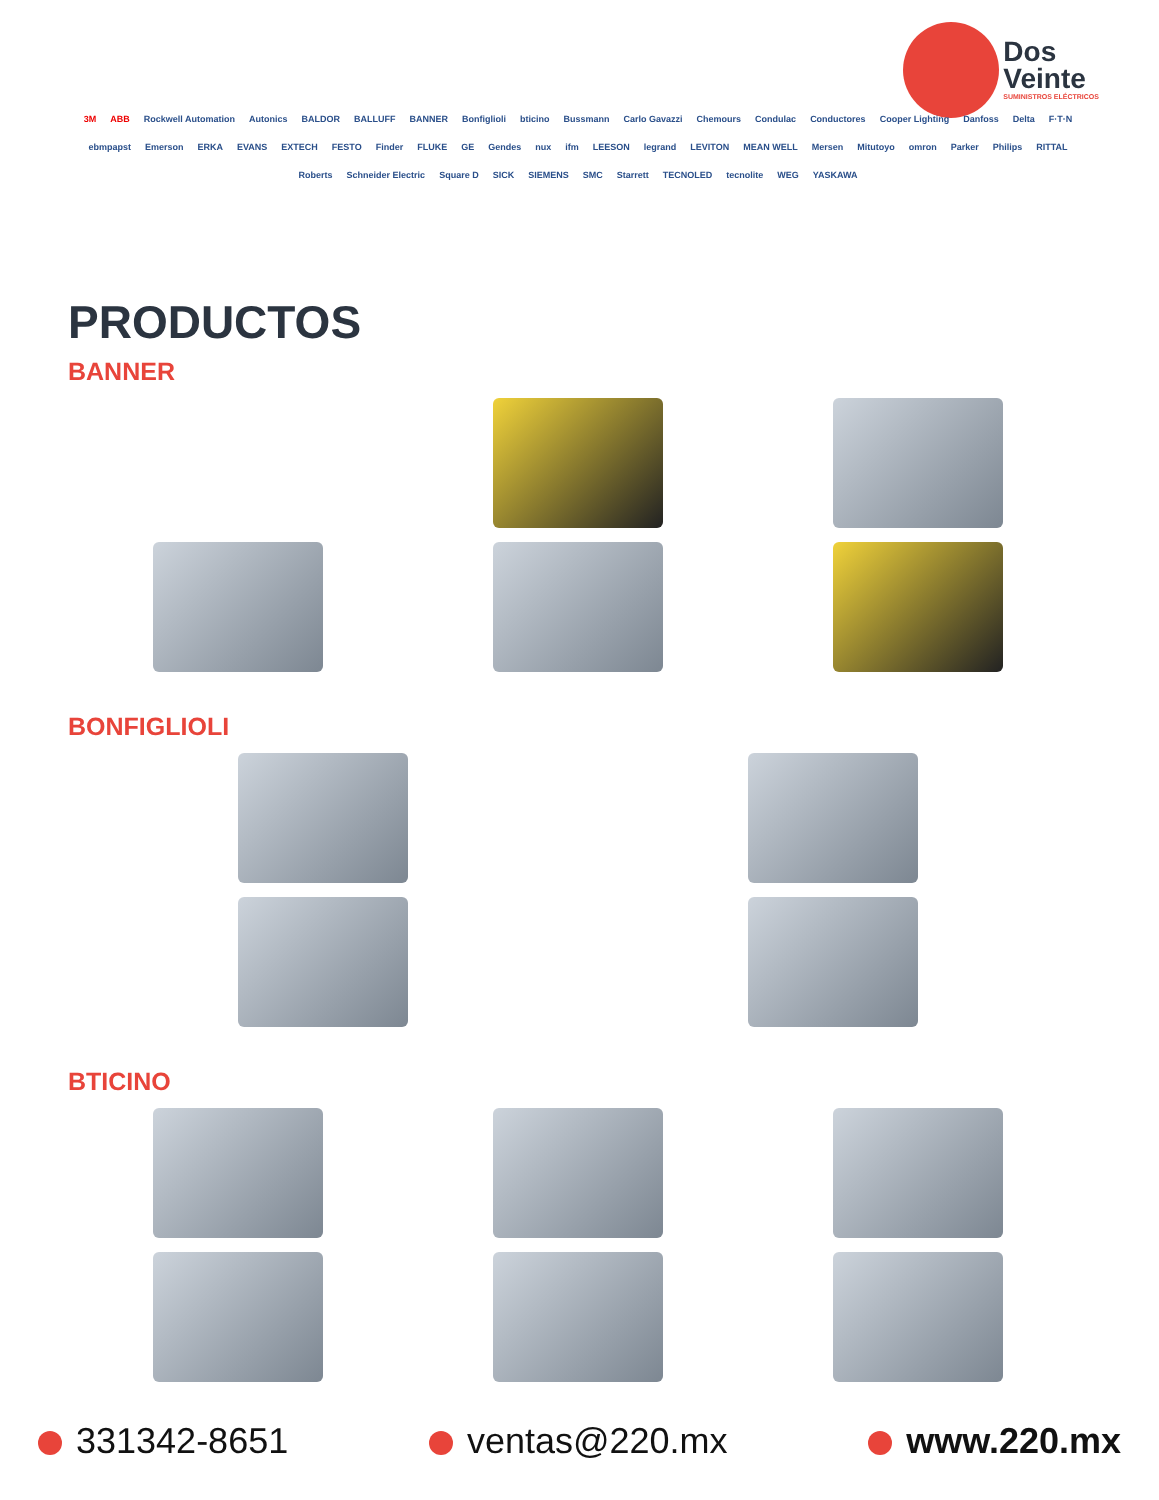Dos
Veinte
SUMINISTROS ELÉCTRICOS
3M ABB Rockwell Automation Autonics BALDOR BALLUFF BANNER Bonfiglioli bticino Bussmann Carlo Gavazzi Chemours Condulac Conductores Cooper Lighting Danfoss Delta F·T·N ebmpapst Emerson ERKA EVANS EXTECH FESTO Finder FLUKE GE Gendes nux ifm LEESON legrand LEVITON MEAN WELL Mersen Mitutoyo omron Parker Philips RITTAL Roberts Schneider Electric Square D SICK SIEMENS SMC Starrett TECNOLED tecnolite WEG YASKAWA
PRODUCTOS
BANNER
BONFIGLIOLI
BTICINO
331342-8651 ventas@220.mx www.220.mx